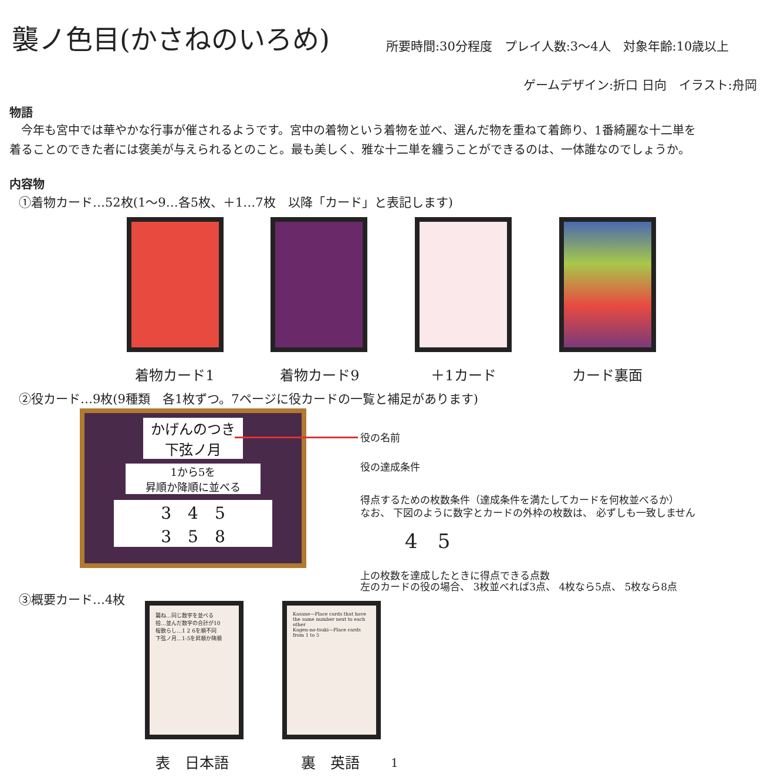襲ノ色目(かさねのいろめ) 所要時間:30分程度　プレイ人数:3〜4人　対象年齢:10歳以上
ゲームデザイン:折口 日向　イラスト:舟岡
物語
　今年も宮中では華やかな行事が催されるようです。宮中の着物という着物を並べ、選んだ物を重ねて着飾り、1番綺麗な十二単を
着ることのできた者には褒美が与えられるとのこと。最も美しく、雅な十二単を纏うことができるのは、一体誰なのでしょうか。
内容物
①着物カード…52枚(1〜9…各5枚、＋1…7枚　以降「カード」と表記します)
着物カード1 着物カード9 ＋1カード カード裏面
②役カード…9枚(9種類　各1枚ずつ。7ページに役カードの一覧と補足があります)
かげんのつき
下弦ノ月
1から5を
昇順か降順に並べる
3　4　5
3　5　8
役の名前
役の達成条件
得点するための枚数条件（達成条件を満たしてカードを何枚並べるか）
なお、 下図のように数字とカードの外枠の枚数は、 必ずしも一致しません
4　5
上の枚数を達成したときに得点できる点数
左のカードの役の場合、 3枚並べれば3点、 4枚なら5点、 5枚なら8点
③概要カード…4枚
襲ね…同じ数字を並べる
拾…並んだ数字の合計が10
桜散らし…1 2 6を順不同
下弦ノ月…1-5を昇順か降順
Kasane—Place cards that have the same number next to each other
Kagen-no-tsuki—Place cards from 1 to 5
表　日本語 裏　英語 1